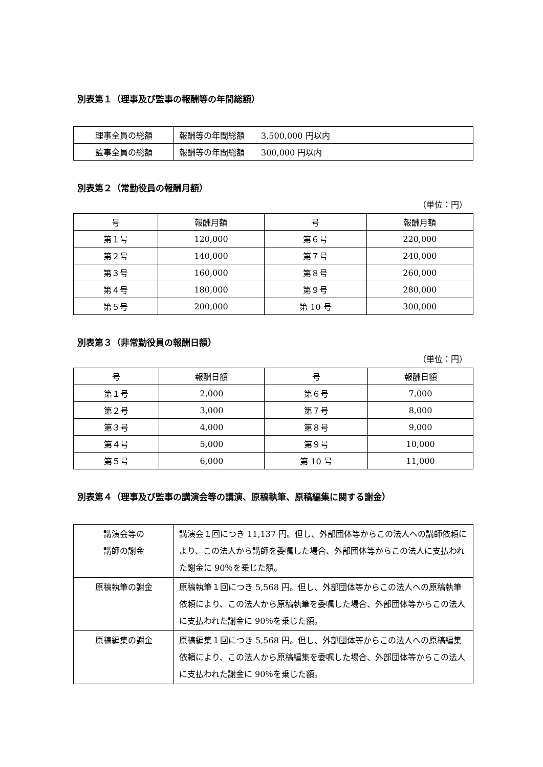別表第１（理事及び監事の報酬等の年間総額）
| 理事全員の総額 | 報酬等の年間総額 3,500,000 円以内 |
| 監事全員の総額 | 報酬等の年間総額 300,000 円以内 |
別表第２（常勤役員の報酬月額）
（単位：円）
| 号 | 報酬月額 | 号 | 報酬月額 |
| --- | --- | --- | --- |
| 第１号 | 120,000 | 第６号 | 220,000 |
| 第２号 | 140,000 | 第７号 | 240,000 |
| 第３号 | 160,000 | 第８号 | 260,000 |
| 第４号 | 180,000 | 第９号 | 280,000 |
| 第５号 | 200,000 | 第 10 号 | 300,000 |
別表第３（非常勤役員の報酬日額）
（単位：円）
| 号 | 報酬日額 | 号 | 報酬日額 |
| --- | --- | --- | --- |
| 第１号 | 2,000 | 第６号 | 7,000 |
| 第２号 | 3,000 | 第７号 | 8,000 |
| 第３号 | 4,000 | 第８号 | 9,000 |
| 第４号 | 5,000 | 第９号 | 10,000 |
| 第５号 | 6,000 | 第 10 号 | 11,000 |
別表第４（理事及び監事の講演会等の講演、原稿執筆、原稿編集に関する謝金）
| 講演会等の 講師の謝金 | 講演会１回につき 11,137 円。但し、外部団体等からこの法人への講師依頼により、この法人から講師を委嘱した場合、外部団体等からこの法人に支払われた謝金に 90％を乗じた額。 |
| 原稿執筆の謝金 | 原稿執筆１回につき 5,568 円。但し、外部団体等からこの法人への原稿執筆依頼により、この法人から原稿執筆を委嘱した場合、外部団体等からこの法人に支払われた謝金に 90％を乗じた額。 |
| 原稿編集の謝金 | 原稿編集１回につき 5,568 円。但し、外部団体等からこの法人への原稿編集依頼により、この法人から原稿編集を委嘱した場合、外部団体等からこの法人に支払われた謝金に 90％を乗じた額。 |